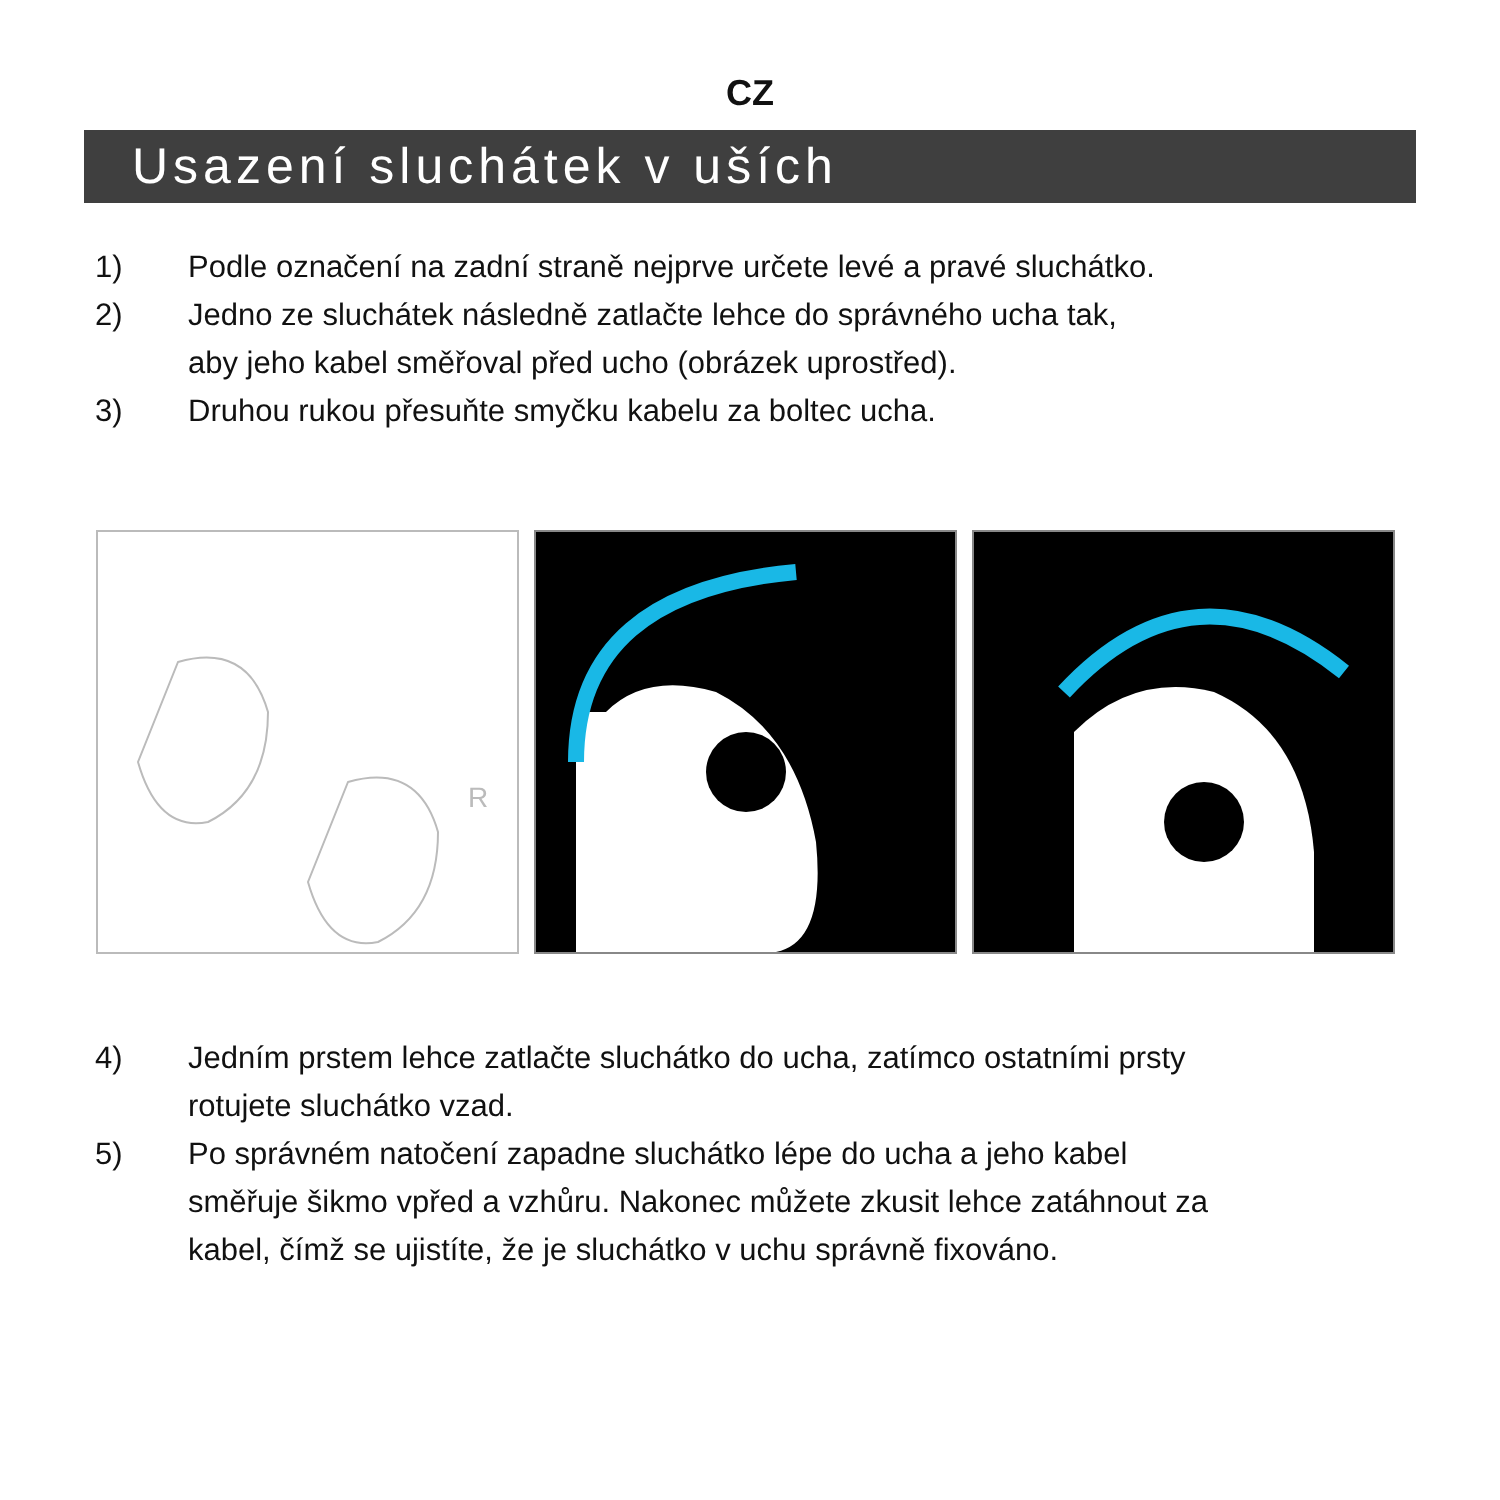CZ
Usazení sluchátek v uších
1) Podle označení na zadní straně nejprve určete levé a pravé sluchátko.
2) Jedno ze sluchátek následně zatlačte lehce do správného ucha tak,
aby jeho kabel směřoval před ucho (obrázek uprostřed).
3) Druhou rukou přesuňte smyčku kabelu za boltec ucha.
R
4) Jedním prstem lehce zatlačte sluchátko do ucha, zatímco ostatními prsty
rotujete sluchátko vzad.
5) Po správném natočení zapadne sluchátko lépe do ucha a jeho kabel
směřuje šikmo vpřed a vzhůru. Nakonec můžete zkusit lehce zatáhnout za
kabel, čímž se ujistíte, že je sluchátko v uchu správně fixováno.